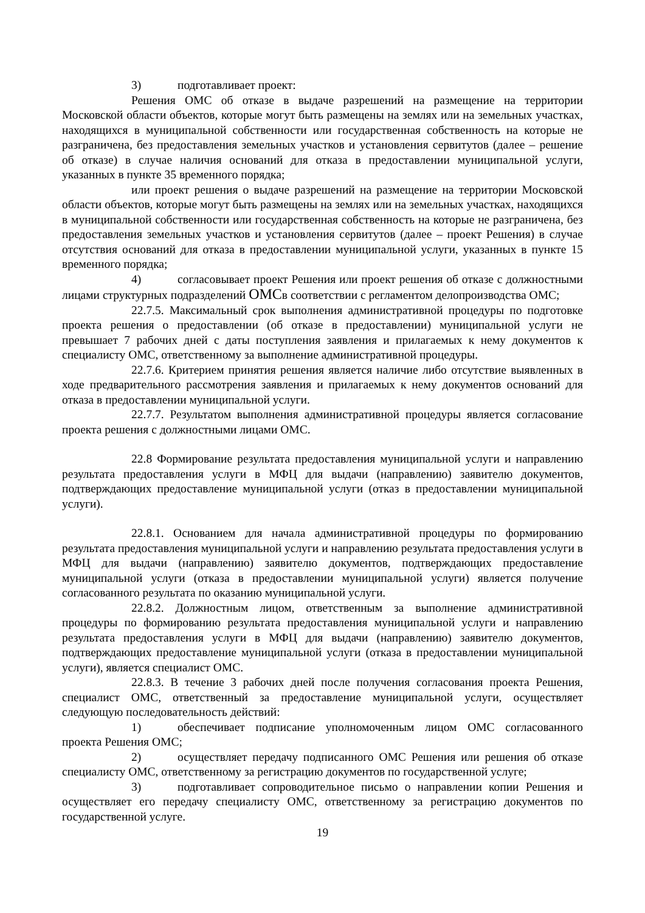3) подготавливает проект:
Решения ОМС об отказе в выдаче разрешений на размещение на территории Московской области объектов, которые могут быть размещены на землях или на земельных участках, находящихся в муниципальной собственности или государственная собственность на которые не разграничена, без предоставления земельных участков и установления сервитутов (далее – решение об отказе) в случае наличия оснований для отказа в предоставлении муниципальной услуги, указанных в пункте 35 временного порядка;
или проект решения о выдаче разрешений на размещение на территории Московской области объектов, которые могут быть размещены на землях или на земельных участках, находящихся в муниципальной собственности или государственная собственность на которые не разграничена, без предоставления земельных участков и установления сервитутов (далее – проект Решения) в случае отсутствия оснований для отказа в предоставлении муниципальной услуги, указанных в пункте 15 временного порядка;
4) согласовывает проект Решения или проект решения об отказе с должностными лицами структурных подразделений ОМСв соответствии с регламентом делопроизводства ОМС;
22.7.5. Максимальный срок выполнения административной процедуры по подготовке проекта решения о предоставлении (об отказе в предоставлении) муниципальной услуги не превышает 7 рабочих дней с даты поступления заявления и прилагаемых к нему документов к специалисту ОМС, ответственному за выполнение административной процедуры.
22.7.6. Критерием принятия решения является наличие либо отсутствие выявленных в ходе предварительного рассмотрения заявления и прилагаемых к нему документов оснований для отказа в предоставлении муниципальной услуги.
22.7.7. Результатом выполнения административной процедуры является согласование проекта решения с должностными лицами ОМС.
22.8 Формирование результата предоставления муниципальной услуги и направлению результата предоставления услуги в МФЦ для выдачи (направлению) заявителю документов, подтверждающих предоставление муниципальной услуги (отказ в предоставлении муниципальной услуги).
22.8.1. Основанием для начала административной процедуры по формированию результата предоставления муниципальной услуги и направлению результата предоставления услуги в МФЦ для выдачи (направлению) заявителю документов, подтверждающих предоставление муниципальной услуги (отказа в предоставлении муниципальной услуги) является получение согласованного результата по оказанию муниципальной услуги.
22.8.2. Должностным лицом, ответственным за выполнение административной процедуры по формированию результата предоставления муниципальной услуги и направлению результата предоставления услуги в МФЦ для выдачи (направлению) заявителю документов, подтверждающих предоставление муниципальной услуги (отказа в предоставлении муниципальной услуги), является специалист ОМС.
22.8.3. В течение 3 рабочих дней после получения согласования проекта Решения, специалист ОМС, ответственный за предоставление муниципальной услуги, осуществляет следующую последовательность действий:
1) обеспечивает подписание уполномоченным лицом ОМС согласованного проекта Решения ОМС;
2) осуществляет передачу подписанного ОМС Решения или решения об отказе специалисту ОМС, ответственному за регистрацию документов по государственной услуге;
3) подготавливает сопроводительное письмо о направлении копии Решения и осуществляет его передачу специалисту ОМС, ответственному за регистрацию документов по государственной услуге.
19